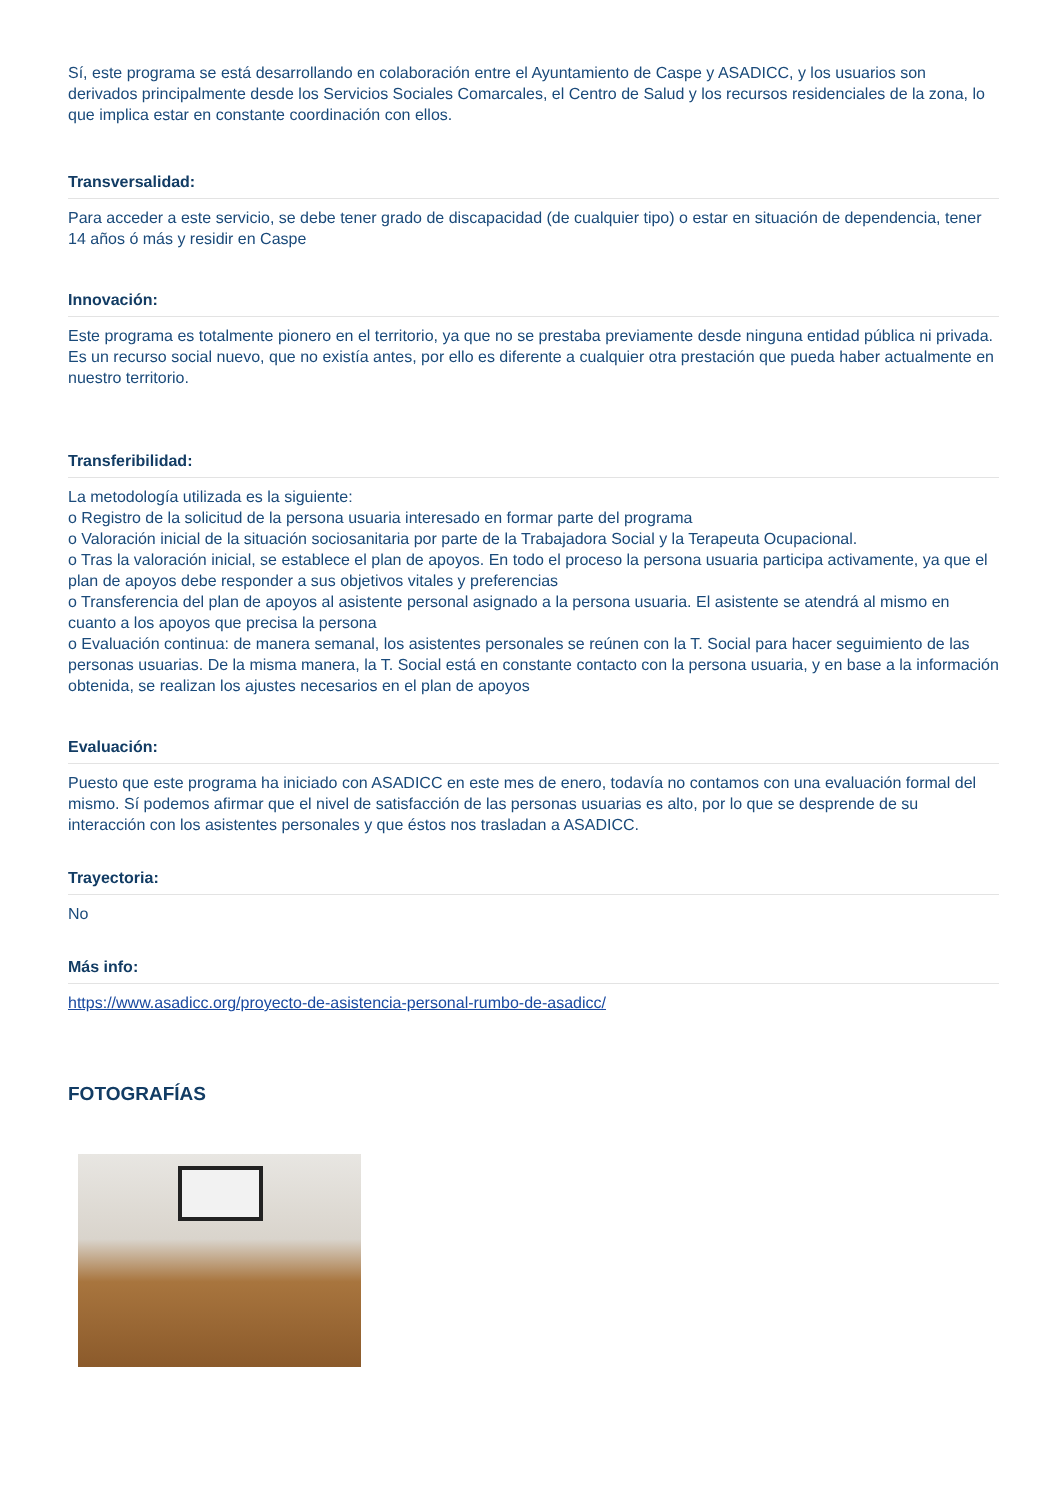Sí, este programa se está desarrollando en colaboración entre el Ayuntamiento de Caspe y ASADICC, y los usuarios son derivados principalmente desde los Servicios Sociales Comarcales, el Centro de Salud y los recursos residenciales de la zona, lo que implica estar en constante coordinación con ellos.
Transversalidad:
Para acceder a este servicio, se debe tener grado de discapacidad (de cualquier tipo) o estar en situación de dependencia, tener 14 años ó más y residir en Caspe
Innovación:
Este programa es totalmente pionero en el territorio, ya que no se prestaba previamente desde ninguna entidad pública ni privada.
Es un recurso social nuevo, que no existía antes, por ello es diferente a cualquier otra prestación que pueda haber actualmente en nuestro territorio.
Transferibilidad:
La metodología utilizada es la siguiente:
o Registro de la solicitud de la persona usuaria interesado en formar parte del programa
o Valoración inicial de la situación sociosanitaria por parte de la Trabajadora Social y la Terapeuta Ocupacional.
o Tras la valoración inicial, se establece el plan de apoyos. En todo el proceso la persona usuaria participa activamente, ya que el plan de apoyos debe responder a sus objetivos vitales y preferencias
o Transferencia del plan de apoyos al asistente personal asignado a la persona usuaria. El asistente se atendrá al mismo en cuanto a los apoyos que precisa la persona
o Evaluación continua: de manera semanal, los asistentes personales se reúnen con la T. Social para hacer seguimiento de las personas usuarias. De la misma manera, la T. Social está en constante contacto con la persona usuaria, y en base a la información obtenida, se realizan los ajustes necesarios en el plan de apoyos
Evaluación:
Puesto que este programa ha iniciado con ASADICC en este mes de enero, todavía no contamos con una evaluación formal del mismo. Sí podemos afirmar que el nivel de satisfacción de las personas usuarias es alto, por lo que se desprende de su interacción con los asistentes personales y que éstos nos trasladan a ASADICC.
Trayectoria:
No
Más info:
https://www.asadicc.org/proyecto-de-asistencia-personal-rumbo-de-asadicc/
FOTOGRAFÍAS